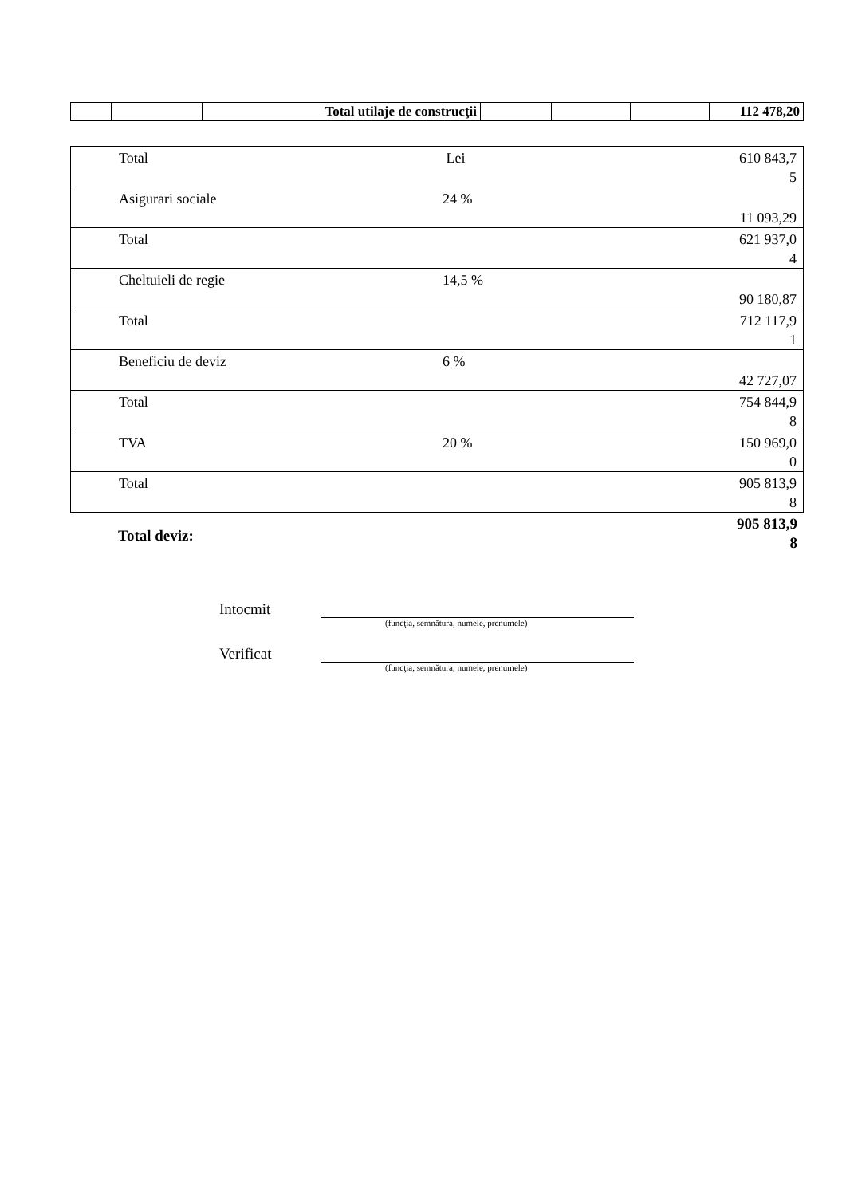| | | Total utilaje de construcţii | | | | 112 478,20 |
| Total | Lei | 610 843,7 5 |
| Asigurari sociale | 24 % | 11 093,29 |
| Total | | 621 937,0 4 |
| Cheltuieli de regie | 14,5 % | 90 180,87 |
| Total | | 712 117,9 1 |
| Beneficiu de deviz | 6 % | 42 727,07 |
| Total | | 754 844,9 8 |
| TVA | 20 % | 150 969,0 0 |
| Total | | 905 813,9 8 |
Total deviz:
905 813,9
8
Intocmit
(funcţia, semnătura, numele, prenumele)
Verificat
(funcţia, semnătura, numele, prenumele)